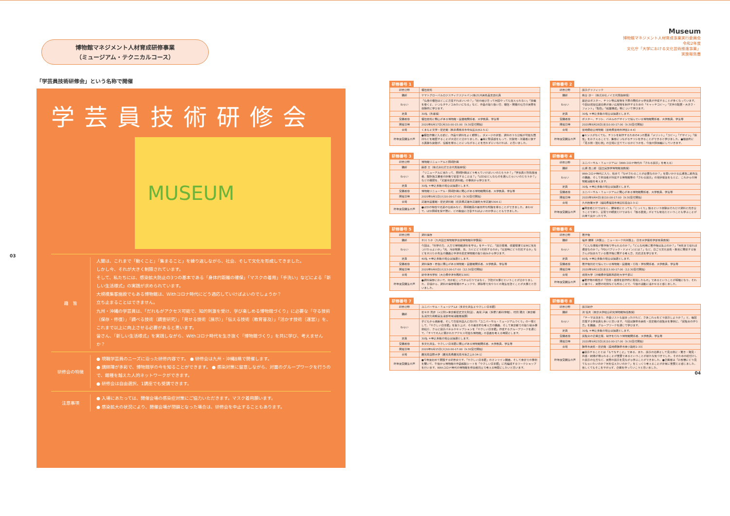博物館マネジメント人材育成研修事業
（ミュージアム・テクニカルコース）
「学芸員技術研修会」という名称で開催
学芸員技術研修会
MUSEUM
趣　旨
人間は、これまで「動くこと」「集まること」を繰り返しながら、社会、そして文化を形成してきました。
しかし今、それが大きく制限されています。
そして、私たちには、感染拡大防止の3つの基本である「身体的距離の確保」「マスクの着用」「手洗い」などによる「新しい生活様式」の実践が求められています。
大規模集客施設でもある博物館は、Withコロナ時代にどう適応していけばよいのでしょうか？
立ち止まることはできません。
九州・沖縄の学芸員は、「だれもがアクセス可能で、知的刺激を受け、学び楽しめる博物館づくり」に必要な「守る技術（保存・修復）」「調べる技術（調査研究）」「見せる技術（展示）」「伝える技術（教育普及）」「活かす技術（運営）」を、これまで以上に向上させる必要があると思います。
皆さん、「新しい生活様式」を実践しながら、Withコロナ時代を生き抜く「博物館づくり」を共に学び、考えませんか？
研修会の特徴
● 現職学芸員のニーズに沿った研修内容です。 ● 研修会は九州・沖縄8県で開催します。
● 講師陣が多彩で、博物館学の今を知ることができます。 ● 感染対策に留意しながら、対面のグループワークを行うので、館種を越えた人的ネットワークができます。
● 研修会は自由選択、1講座でも受講できます。
注意事項
● 入場にあたっては、開催会場の感染症対策にご協力いただきます。マスク着用願います。
● 感染拡大の状況により、開催会場が閉鎖となった場合は、研修会を中止することもあります。
03
Museum
博物館マネジメント人材育成事業実行委員会
令和2年度
文化庁「大学における文化芸術推進事業」
実施報告書
研修番号 1
| 研修分野 | 梱包技術 |
| 講師 | ヤマトグローバルロジスティクスジャパン(株)九州美術品支店社員 |
| ねらい | 「仏像の梱包はどこに注意すればいいの？」「紐の結び方って何回やっても覚えられない」「掛軸を巻くと、いつもタケノコみたいになる」など、作品の取り扱い方、梱包・開梱の仕方の実際を体験的に学びます。 |
| 定員 | 30名（先着順） |
| 受講者像 | 梱包技術に関心がある博物館・図書館関係者、大学教員、学生等 |
| 開催日時 | 2020年8月17日(月)10:00-15:00（9:30受付開始） |
| 会場 | くまもと文学・歴史館（熊本県熊本市中央区出水2-5-1） |
| 昨年度受講生の声 | ●梱包作業に入る前に、作品や資料をよく観察し、ダメージの状態、資料のうち分解が可能な箇所などを確認することが大切だと分かりました。●常に緊張感をもって、対象物・所蔵者に接する真摯な姿勢が、信頼を得ることにつながることを忘れずにいなければ、と思いました。 |
研修番号 2
| 研修分野 | 展示グラフィック |
| 講師 | 熊谷 淳一（株式会社ノイエ代表取締役） |
| ねらい | 最近はポスター、チラシ等広報物を予算の関係から学芸員が作成することが多くなっています。今回は視覚伝達効果が高い広報物を制作するための「キャッチコピー」「文字の配置・大きさ・フォント」「配色」「紙面構成」等について学びます。 |
| 定員 | 30名 ＊申込多数の場合は抽選とします。 |
| 受講者像 | ポスター、チラシ、パネルのデザインで悩んでいる博物館関係者、大学教員、学生等 |
| 開催日時 | 2020年8月28日(金)10:00-17:00（9:30受付開始） |
| 会場 | 宮崎県総合博物館（宮崎県宮崎市神宮2-4-4） |
| 昨年度受講生の声 | ●センスがなくても、チラシを制作するための4つの要素「メリット」「コピー」「デザイン」「個性」をおさえることで、集客につながるチラシを作ることができると学びました。●徹底的に「見る側・読む側」の立場に立てているかどうかを、今後の評価軸にしていきます。 |
研修番号 3
| 研修分野 | 博物館リニューアルと照明計画 |
| 講師 | 藤原 工（株式会社灯工舎代表取締役） |
| ねらい | 「リニューアルに当たって、照明計画はどう考えていけばいいのだろうか？」「学芸員と財政担当者、設計施工業者の折衝で留意することは？」「LEDはどんなものを選んだらいいのだろうか？」などの疑問を、「武雄市歴史資料館」の事例から学びます。 |
| 定員 | 30名 ＊申込多数の場合は抽選とします。 |
| 受講者像 | 博物館リニューアル・照明計画に関心がある博物館関係者、大学教員、学生等 |
| 開催日時 | 2020年9月1日(火)10:00-17:00（9:30受付開始） |
| 会場 | 武雄市図書館・歴史資料館（佐賀県武雄市武雄町大字武雄5304-1） |
| 昨年度受講生の声 | ●LEDの特性や光源の仕組みなど、照明器具の基本的な知識を得ることができました。あわせて、LED照明を探す際に、どの数値に注意すればよいのか学ぶこともできました。 |
研修番号 4
| 研修分野 | ユニバーサル・ミュージアムⅠ（Withコロナ時代の「さわる展示」を考える） |
| 講師 | 広瀬 浩二郎（国立民族学博物館准教授） |
| ねらい | Withコロナ時代に入り、改めて「なぜさわることが必要なのか？」を問いかける広瀬浩二郎先生の講義、そして参加者が所属する博物館等の「さわる展示」の現状報告をもとに、これからの博物館活動を考えます。 |
| 定員 | 30名 ＊申込多数の場合は抽選とします。 |
| 受講者像 | ユニバーサル・ミュージアムに関心がある博物館関係者、大学教員、学生等 |
| 開催日時 | 2020年9月4日(金)10:00-17:00（9:30受付開始） |
| 会場 | 九州産業大学（福岡県福岡市東区松香台2-3-1） |
| 昨年度受講生の声 | ●障害者だけではなく、健常者にとっても「じっくり」触るという体験はそれだけ資料と向き合うことであり、言葉での観賞だけではなく「触る鑑賞」がとても有効だということも学ぶことが出来て良かったです。 |
研修番号 5
| 研修分野 | 資料保存 |
| 講師 | 木川 りか（九州国立博物館学芸部博物館科学課長） |
| ねらい | 今回は、「科学の力、人力で博物館資料を守る」をテーマに、「展示環境、収蔵環境では何に気をつけたらよいか」「光、汚染物質、虫、カビにどう対処するのか」「災害時にどう対応するか」などを木川りか先生の講義と中津市歴史博物館の取り組みから学びます。 |
| 定員 | 40名 ＊申込多数の場合は抽選とします。 |
| 受講者像 | 資料保存・修復に関心がある博物館・図書館関係者、大学教員、学生等 |
| 開催日時 | 2020年9月8日(火)13:00-17:00（12:30受付開始） |
| 会場 | 新中津市学校（大分県中津市殿町1385） |
| 昨年度受講生の声 | ●資料保存において、何か起こってから行うではなく、予防が大事だということが分かりました。日頃から、資料の保存環境のチェックや、掃除等で虫やカビの発生を防ぐことが大事だと思いました。 |
研修番号 6
| 研修分野 | 著作権 |
| 講師 | 福井 健策（弁護士、ニューヨーク州弁護士、日本大学藝術学部客員教授） |
| ねらい | 「どんな情報が著作権で守られるのか？」「どんな利用に著作権は及ぶのか？」「何処まで似れば侵害なのか？」「PD(パブリック・ドメイン)とは？」など。日ごろ文化芸術・教育に関係する皆さんが悩まれている著作権に関する考え方、対応法を学びます。 |
| 定員 | 80名 ＊申込多数の場合は抽選とします。 |
| 受講者像 | 著作権対応で悩んでいる博物館・図書館・行政・学校関係者、大学教員、学生等 |
| 開催日時 | 2020年9月11日(金)13:00-17:00（12:30受付開始） |
| 会場 | 琉球大学（沖縄県中頭郡西原町大字千原1） |
| 昨年度受講生の声 | ●著作物の概念が「思想・感情を創作的に表現したもの」であるということが明確になり、それに基づく、実際の判例なども知ることで、今後の活動に活かせると感じました。 |
研修番号 7
| 研修分野 | ユニバーサル・ミュージアムⅡ（多文化共生とやさしい日本語） |
| 講師 | 佐々木 秀彦（<公財>東京都歴史文化財団）、高尾 戸美（多摩六都科学館）、村田 陽次（東京都生活文化局都民生活部地域活動推進課） |
| ねらい | 子どもから高齢者、そして在留外国人に向けた「ユニバーサル・ミュージアムづくり」の一環として、「やさしい日本語」を取り上げ、その基本的な考え方の講義、そして東京都での取り組み事例紹介、さらに展示パネルやキャプションを「やさしい日本語」作成するグループワークを通じて、「すべての人に開かれたアクセス可能な博物館」の意義を考える時間とします。 |
| 定員 | 30名 ＊申込多数の場合は抽選とします。 |
| 受講者像 | 多文化共生、やさしい日本語に関心がある博物館関係者、大学教員、学生等 |
| 開催日時 | 2020年9月15日(火)10:00-17:00（9:30受付開始） |
| 会場 | 鹿児島国際大学（鹿児島県鹿児島市坂之上8-34-1） |
| 昨年度受講生の声 | ●今年度初めて開設する研修会です。「やさしい日本語」のオンライン講義、そして東京での事例を聞いて、午後から博物館の作品解説シートを「やさしい日本語」に再編成するワークショップを行います。Withコロナ時代の博物館を参加者同士で考える時間にしたいと思います。 |
研修番号 8
| 研修分野 | 展示制作 |
| 講師 | 洪 恒夫（東京大学総合研究博物館特任教授） |
| ねらい | 「テーマは決まり、作品リストも固まったけれど、さあこれらをどう展示しようか？」と、毎回思案する学芸員も多いと思います。今回は諫早市美術・歴史館の展覧会を事例に、「展覧会の作り方」を講義、グループワークを通じて学びます。 |
| 定員 | 30名 ＊申込多数の場合は抽選とします。 |
| 受講者像 | 展覧会の企画立案、制作を行なう博物館関係者、大学教員、学生等 |
| 開催日時 | 2020年9月23日(水)10:00-17:00（9:30受付開始） |
| 会場 | 諫早市美術・歴史館（長崎県諫早市東小路町2-33） |
| 昨年度受講生の声 | ●展示することとは「もてなすこと」である。また、展示の効果として見る側に・驚き・発見・共感・納得が得られることが重要であるということが新たな気づきでした。そのための紐付けした展示の仕方など、実際の展示を見ながら学ぶことができました。●企画者は「お客様にどう見てもらいたいのか？何を伝えたいのか？」をじっくり考えることが非常に重要だと感じました。苦しくてもそこをサボらず、企画を作っていこうと思いました。 |
04